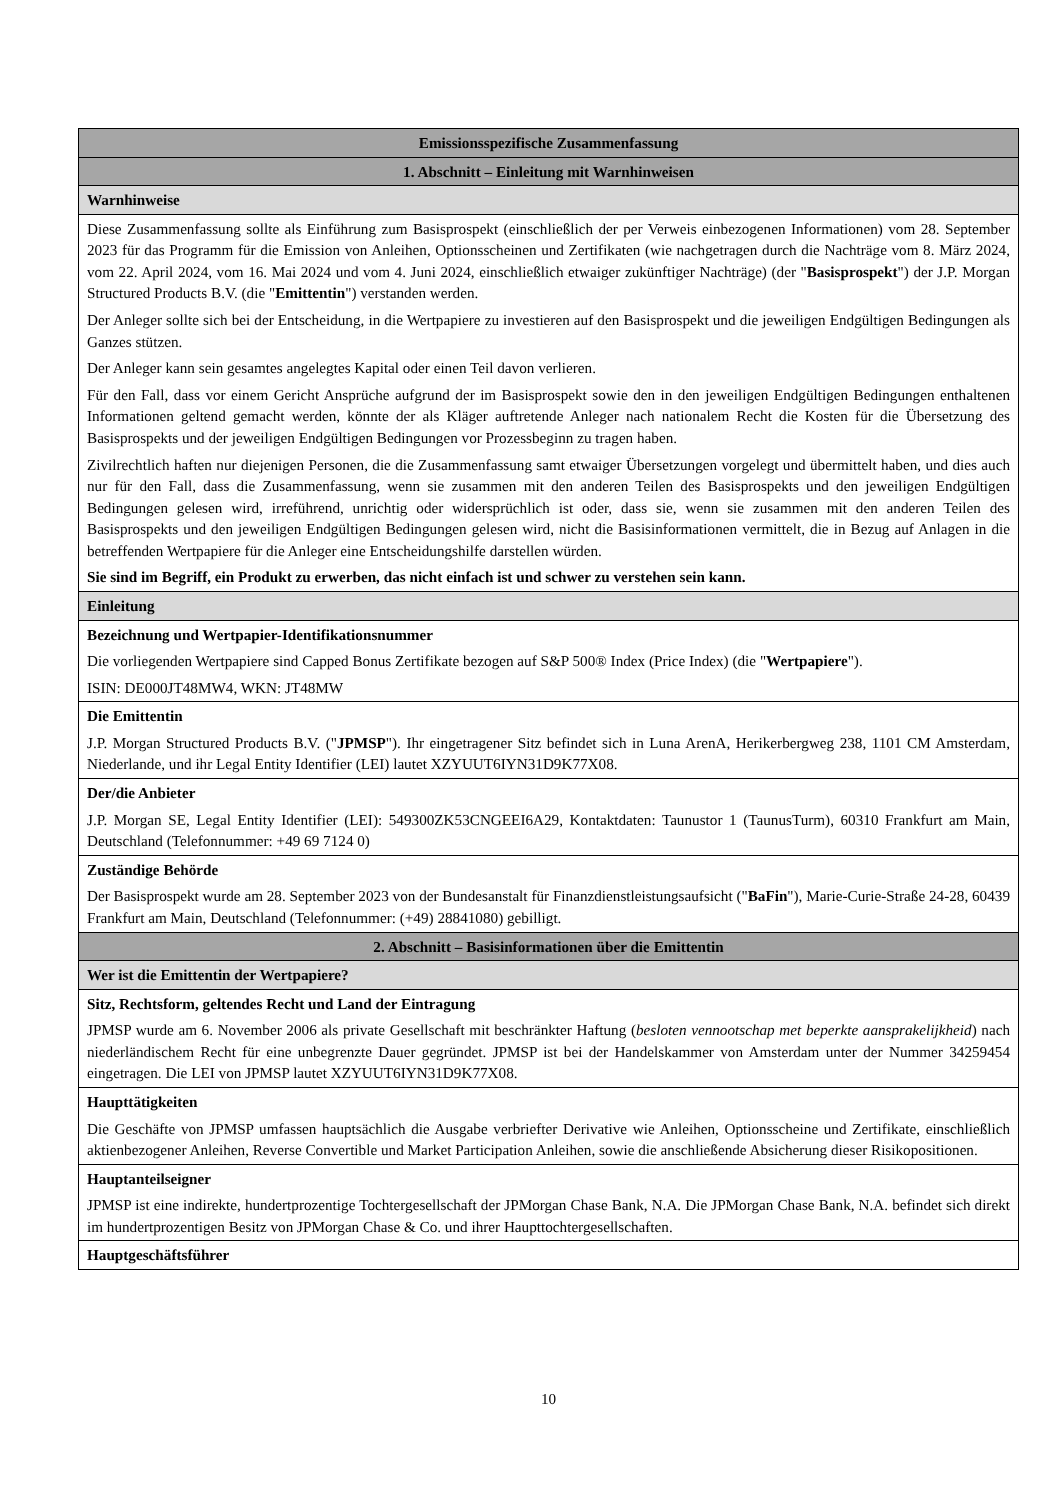| Emissionsspezifische Zusammenfassung |
| --- |
| 1. Abschnitt – Einleitung mit Warnhinweisen |
| Warnhinweise |
| Diese Zusammenfassung sollte als Einführung zum Basisprospekt (einschließlich der per Verweis einbezogenen Informationen) vom 28. September 2023 für das Programm für die Emission von Anleihen, Optionsscheinen und Zertifikaten (wie nachgetragen durch die Nachträge vom 8. März 2024, vom 22. April 2024, vom 16. Mai 2024 und vom 4. Juni 2024, einschließlich etwaiger zukünftiger Nachträge) (der " Basisprospekt ") der J.P. Morgan Structured Products B.V. (die " Emittentin ") verstanden werden. Der Anleger sollte sich bei der Entscheidung, in die Wertpapiere zu investieren auf den Basisprospekt und die jeweiligen Endgültigen Bedingungen als Ganzes stützen. Der Anleger kann sein gesamtes angelegtes Kapital oder einen Teil davon verlieren. Für den Fall, dass vor einem Gericht Ansprüche aufgrund der im Basisprospekt sowie den in den jeweiligen Endgültigen Bedingungen enthaltenen Informationen geltend gemacht werden, könnte der als Kläger auftretende Anleger nach nationalem Recht die Kosten für die Übersetzung des Basisprospekts und der jeweiligen Endgültigen Bedingungen vor Prozessbeginn zu tragen haben. Zivilrechtlich haften nur diejenigen Personen, die die Zusammenfassung samt etwaiger Übersetzungen vorgelegt und übermittelt haben, und dies auch nur für den Fall, dass die Zusammenfassung, wenn sie zusammen mit den anderen Teilen des Basisprospekts und den jeweiligen Endgültigen Bedingungen gelesen wird, irreführend, unrichtig oder widersprüchlich ist oder, dass sie, wenn sie zusammen mit den anderen Teilen des Basisprospekts und den jeweiligen Endgültigen Bedingungen gelesen wird, nicht die Basisinformationen vermittelt, die in Bezug auf Anlagen in die betreffenden Wertpapiere für die Anleger eine Entscheidungshilfe darstellen würden. Sie sind im Begriff, ein Produkt zu erwerben, das nicht einfach ist und schwer zu verstehen sein kann. |
| Einleitung |
| Bezeichnung und Wertpapier-Identifikationsnummer Die vorliegenden Wertpapiere sind Capped Bonus Zertifikate bezogen auf S&P 500® Index (Price Index) (die " Wertpapiere "). ISIN: DE000JT48MW4, WKN: JT48MW |
| Die Emittentin J.P. Morgan Structured Products B.V. (" JPMSP "). Ihr eingetragener Sitz befindet sich in Luna ArenA, Herikerbergweg 238, 1101 CM Amsterdam, Niederlande, und ihr Legal Entity Identifier (LEI) lautet XZYUUT6IYN31D9K77X08. |
| Der/die Anbieter J.P. Morgan SE, Legal Entity Identifier (LEI): 549300ZK53CNGEEI6A29, Kontaktdaten: Taunustor 1 (TaunusTurm), 60310 Frankfurt am Main, Deutschland (Telefonnummer: +49 69 7124 0) |
| Zuständige Behörde Der Basisprospekt wurde am 28. September 2023 von der Bundesanstalt für Finanzdienstleistungsaufsicht (" BaFin "), Marie-Curie-Straße 24-28, 60439 Frankfurt am Main, Deutschland (Telefonnummer: (+49) 28841080) gebilligt. |
| 2. Abschnitt – Basisinformationen über die Emittentin |
| Wer ist die Emittentin der Wertpapiere? |
| Sitz, Rechtsform, geltendes Recht und Land der Eintragung JPMSP wurde am 6. November 2006 als private Gesellschaft mit beschränkter Haftung ( besloten vennootschap met beperkte aansprakelijkheid ) nach niederländischem Recht für eine unbegrenzte Dauer gegründet. JPMSP ist bei der Handelskammer von Amsterdam unter der Nummer 34259454 eingetragen. Die LEI von JPMSP lautet XZYUUT6IYN31D9K77X08. |
| Haupttätigkeiten Die Geschäfte von JPMSP umfassen hauptsächlich die Ausgabe verbriefter Derivative wie Anleihen, Optionsscheine und Zertifikate, einschließlich aktienbezogener Anleihen, Reverse Convertible und Market Participation Anleihen, sowie die anschließende Absicherung dieser Risikopositionen. |
| Hauptanteilseigner JPMSP ist eine indirekte, hundertprozentige Tochtergesellschaft der JPMorgan Chase Bank, N.A. Die JPMorgan Chase Bank, N.A. befindet sich direkt im hundertprozentigen Besitz von JPMorgan Chase & Co. und ihrer Haupttochtergesellschaften. |
| Hauptgeschäftsführer |
10